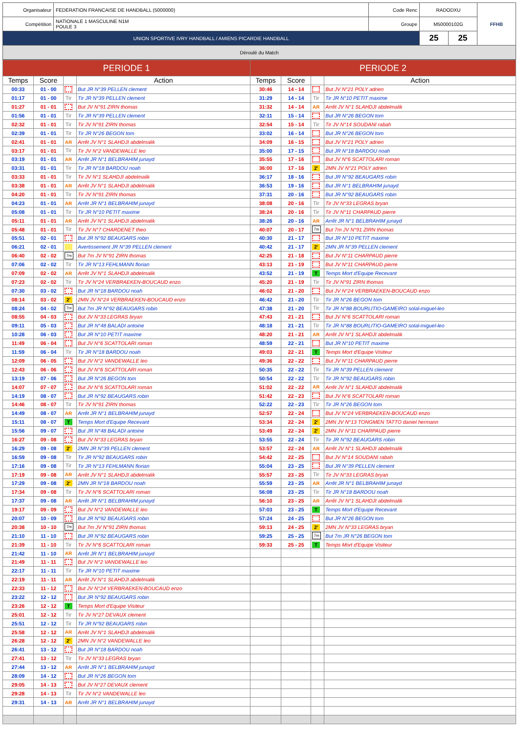| Organisateur | FEDERATION FRANCAISE DE HANDBALL (5000000) | Code Renc | RADODXU | | FFHB |
| Compétition | NATIONALE 1 MASCULINE N1M POULE 3 | Groupe | M50000102G | | |
| UNION SPORTIVE IVRY HANDBALL / AMIENS PICARDIE HANDBALL | | | 25 | 25 | |
| Déroulé du Match | | | | | |
| PERIODE 1 | | | | PERIODE 2 | | | |
| --- | --- | --- | --- | --- | --- | --- | --- |
| Temps | Score | | Action | Temps | Score | | Action |
| 00:33 | 01 - 00 | | But JR N°39 PELLEN clement | 30:46 | 14 - 14 | | But JV N°21 POLY adrien |
| 01:17 | 01 - 00 | Tir | Tir JR N°39 PELLEN clement | 31:29 | 14 - 14 | Tir | Tir JR N°10 PETIT maxime |
| 01:27 | 01 - 01 | | But JV N°91 ZIRN thomas | 31:32 | 14 - 14 | AR | Arrêt JV N°1 SLAHDJI abdelmalik |
| 01:56 | 01 - 01 | Tir | Tir JR N°39 PELLEN clement | 32:11 | 15 - 14 | | But JR N°26 BEGON tom |
| 02:32 | 01 - 01 | Tir | Tir JV N°91 ZIRN thomas | 32:54 | 15 - 14 | Tir | Tir JV N°14 SOUDANI rabah |
| 02:39 | 01 - 01 | Tir | Tir JR N°26 BEGON tom | 33:02 | 16 - 14 | | But JR N°26 BEGON tom |
| 02:41 | 01 - 01 | AR | Arrêt JV N°1 SLAHDJI abdelmalik | 34:09 | 16 - 15 | | But JV N°21 POLY adrien |
| 03:17 | 01 - 01 | Tir | Tir JV N°2 VANDEWALLE leo | 35:00 | 17 - 15 | | But JR N°18 BARDOU noah |
| 03:19 | 01 - 01 | AR | Arrêt JR N°1 BELBRAHIM junayd | 35:55 | 17 - 16 | | But JV N°6 SCATTOLARI roman |
| 03:31 | 01 - 01 | Tir | Tir JR N°18 BARDOU noah | 36:00 | 17 - 16 | 2' | 2MN JV N°21 POLY adrien |
| 03:33 | 01 - 01 | Tir | Tir JV N°1 SLAHDJI abdelmalik | 36:17 | 18 - 16 | | But JR N°92 BEAUGARS robin |
| 03:38 | 01 - 01 | AR | Arrêt JV N°1 SLAHDJI abdelmalik | 36:53 | 19 - 16 | | But JR N°1 BELBRAHIM junayd |
| 04:20 | 01 - 01 | Tir | Tir JV N°91 ZIRN thomas | 37:31 | 20 - 16 | | But JR N°92 BEAUGARS robin |
| 04:23 | 01 - 01 | AR | Arrêt JR N°1 BELBRAHIM junayd | 38:08 | 20 - 16 | Tir | Tir JV N°33 LEGRAS bryan |
| 05:08 | 01 - 01 | Tir | Tir JR N°10 PETIT maxime | 38:24 | 20 - 16 | Tir | Tir JV N°11 CHARPAUD pierre |
| 05:11 | 01 - 01 | AR | Arrêt JV N°1 SLAHDJI abdelmalik | 38:26 | 20 - 16 | AR | Arrêt JR N°1 BELBRAHIM junayd |
| 05:48 | 01 - 01 | Tir | Tir JV N°7 CHARDENET theo | 40:07 | 20 - 17 | 7m | But 7m JV N°91 ZIRN thomas |
| 05:51 | 02 - 01 | | But JR N°92 BEAUGARS robin | 40:30 | 21 - 17 | | But JR N°10 PETIT maxime |
| 06:21 | 02 - 01 | | Avertissement JR N°39 PELLEN clement | 40:42 | 21 - 17 | 2' | 2MN JR N°39 PELLEN clement |
| 06:40 | 02 - 02 | 7m | But 7m JV N°91 ZIRN thomas | 42:25 | 21 - 18 | | But JV N°11 CHARPAUD pierre |
| 07:06 | 02 - 02 | Tir | Tir JR N°13 FEHLMANN florian | 43:13 | 21 - 19 | | But JV N°11 CHARPAUD pierre |
| 07:09 | 02 - 02 | AR | Arrêt JV N°1 SLAHDJI abdelmalik | 43:52 | 21 - 19 | T | Temps Mort d'Equipe Recevant |
| 07:23 | 02 - 02 | Tir | Tir JV N°24 VERBRAEKEN-BOUCAUD enzo | 45:20 | 21 - 19 | Tir | Tir JV N°91 ZIRN thomas |
| 07:30 | 03 - 02 | | But JR N°18 BARDOU noah | 46:02 | 21 - 20 | | But JV N°24 VERBRAEKEN-BOUCAUD enzo |
| 08:14 | 03 - 02 | 2' | 2MN JV N°24 VERBRAEKEN-BOUCAUD enzo | 46:42 | 21 - 20 | Tir | Tir JR N°26 BEGON tom |
| 08:24 | 04 - 02 | 7m | But 7m JR N°92 BEAUGARS robin | 47:38 | 21 - 20 | Tir | Tir JR N°88 BOURLITIO-GAMEIRO solal-miguel-leo |
| 08:55 | 04 - 03 | | But JV N°33 LEGRAS bryan | 47:43 | 21 - 21 | | But JV N°6 SCATTOLARI roman |
| 09:11 | 05 - 03 | | But JR N°48 BALADI antoine | 48:18 | 21 - 21 | Tir | Tir JR N°88 BOURLITIO-GAMEIRO solal-miguel-leo |
| 10:28 | 06 - 03 | | But JR N°10 PETIT maxime | 48:20 | 21 - 21 | AR | Arrêt JV N°1 SLAHDJI abdelmalik |
| 11:49 | 06 - 04 | | But JV N°6 SCATTOLARI roman | 48:59 | 22 - 21 | | But JR N°10 PETIT maxime |
| 11:59 | 06 - 04 | Tir | Tir JR N°18 BARDOU noah | 49:03 | 22 - 21 | T | Temps Mort d'Equipe Visiteur |
| 12:09 | 06 - 05 | | But JV N°2 VANDEWALLE leo | 49:36 | 22 - 22 | | But JV N°11 CHARPAUD pierre |
| 12:43 | 06 - 06 | | But JV N°6 SCATTOLARI roman | 50:35 | 22 - 22 | Tir | Tir JR N°39 PELLEN clement |
| 13:19 | 07 - 06 | | But JR N°26 BEGON tom | 50:54 | 22 - 22 | Tir | Tir JR N°92 BEAUGARS robin |
| 14:07 | 07 - 07 | | But JV N°6 SCATTOLARI roman | 51:02 | 22 - 22 | AR | Arrêt JV N°1 SLAHDJI abdelmalik |
| 14:19 | 08 - 07 | | But JR N°92 BEAUGARS robin | 51:42 | 22 - 23 | | But JV N°6 SCATTOLARI roman |
| 14:46 | 08 - 07 | Tir | Tir JV N°91 ZIRN thomas | 52:22 | 22 - 23 | Tir | Tir JR N°26 BEGON tom |
| 14:49 | 08 - 07 | AR | Arrêt JR N°1 BELBRAHIM junayd | 52:57 | 22 - 24 | | But JV N°24 VERBRAEKEN-BOUCAUD enzo |
| 15:11 | 08 - 07 | T | Temps Mort d'Equipe Recevant | 53:34 | 22 - 24 | 2' | 2MN JV N°13 TONGMEN TATTO daniel hermann |
| 15:56 | 09 - 07 | | But JR N°48 BALADI antoine | 53:49 | 22 - 24 | 2' | 2MN JV N°11 CHARPAUD pierre |
| 16:27 | 09 - 08 | | But JV N°33 LEGRAS bryan | 53:55 | 22 - 24 | Tir | Tir JR N°92 BEAUGARS robin |
| 16:29 | 09 - 08 | 2' | 2MN JR N°39 PELLEN clement | 53:57 | 22 - 24 | AR | Arrêt JV N°1 SLAHDJI abdelmalik |
| 16:59 | 09 - 08 | Tir | Tir JR N°92 BEAUGARS robin | 54:42 | 22 - 25 | | But JV N°14 SOUDANI rabah |
| 17:16 | 09 - 08 | Tir | Tir JR N°13 FEHLMANN florian | 55:04 | 23 - 25 | | But JR N°39 PELLEN clement |
| 17:19 | 09 - 08 | AR | Arrêt JV N°1 SLAHDJI abdelmalik | 55:57 | 23 - 25 | Tir | Tir JV N°33 LEGRAS bryan |
| 17:29 | 09 - 08 | 2' | 2MN JR N°18 BARDOU noah | 55:59 | 23 - 25 | AR | Arrêt JR N°1 BELBRAHIM junayd |
| 17:34 | 09 - 08 | Tir | Tir JV N°6 SCATTOLARI roman | 56:08 | 23 - 25 | Tir | Tir JR N°18 BARDOU noah |
| 17:37 | 09 - 08 | AR | Arrêt JR N°1 BELBRAHIM junayd | 56:10 | 23 - 25 | AR | Arrêt JV N°1 SLAHDJI abdelmalik |
| 19:17 | 09 - 09 | | But JV N°2 VANDEWALLE leo | 57:03 | 23 - 25 | T | Temps Mort d'Equipe Recevant |
| 20:07 | 10 - 09 | | But JR N°92 BEAUGARS robin | 57:24 | 24 - 25 | | But JR N°26 BEGON tom |
| 20:38 | 10 - 10 | 7m | But 7m JV N°91 ZIRN thomas | 59:13 | 24 - 25 | 2' | 2MN JV N°33 LEGRAS bryan |
| 21:10 | 11 - 10 | | But JR N°92 BEAUGARS robin | 59:25 | 25 - 25 | 7m | But 7m JR N°26 BEGON tom |
| 21:39 | 11 - 10 | Tir | Tir JV N°6 SCATTOLARI roman | 59:33 | 25 - 25 | T | Temps Mort d'Equipe Visiteur |
| 21:42 | 11 - 10 | AR | Arrêt JR N°1 BELBRAHIM junayd | | | | |
| 21:49 | 11 - 11 | | But JV N°2 VANDEWALLE leo | | | | |
| 22:17 | 11 - 11 | Tir | Tir JR N°10 PETIT maxime | | | | |
| 22:19 | 11 - 11 | AR | Arrêt JV N°1 SLAHDJI abdelmalik | | | | |
| 22:33 | 11 - 12 | | But JV N°24 VERBRAEKEN-BOUCAUD enzo | | | | |
| 23:22 | 12 - 12 | | But JR N°92 BEAUGARS robin | | | | |
| 23:26 | 12 - 12 | T | Temps Mort d'Equipe Visiteur | | | | |
| 25:01 | 12 - 12 | Tir | Tir JV N°27 DEVAUX clement | | | | |
| 25:51 | 12 - 12 | Tir | Tir JR N°92 BEAUGARS robin | | | | |
| 25:58 | 12 - 12 | AR | Arrêt JV N°1 SLAHDJI abdelmalik | | | | |
| 26:28 | 12 - 12 | 2' | 2MN JV N°2 VANDEWALLE leo | | | | |
| 26:41 | 13 - 12 | | But JR N°18 BARDOU noah | | | | |
| 27:41 | 13 - 12 | Tir | Tir JV N°33 LEGRAS bryan | | | | |
| 27:44 | 13 - 12 | AR | Arrêt JR N°1 BELBRAHIM junayd | | | | |
| 28:09 | 14 - 12 | | But JR N°26 BEGON tom | | | | |
| 29:05 | 14 - 13 | | But JV N°27 DEVAUX clement | | | | |
| 29:28 | 14 - 13 | Tir | Tir JV N°2 VANDEWALLE leo | | | | |
| 29:31 | 14 - 13 | AR | Arrêt JR N°1 BELBRAHIM junayd | | | | |